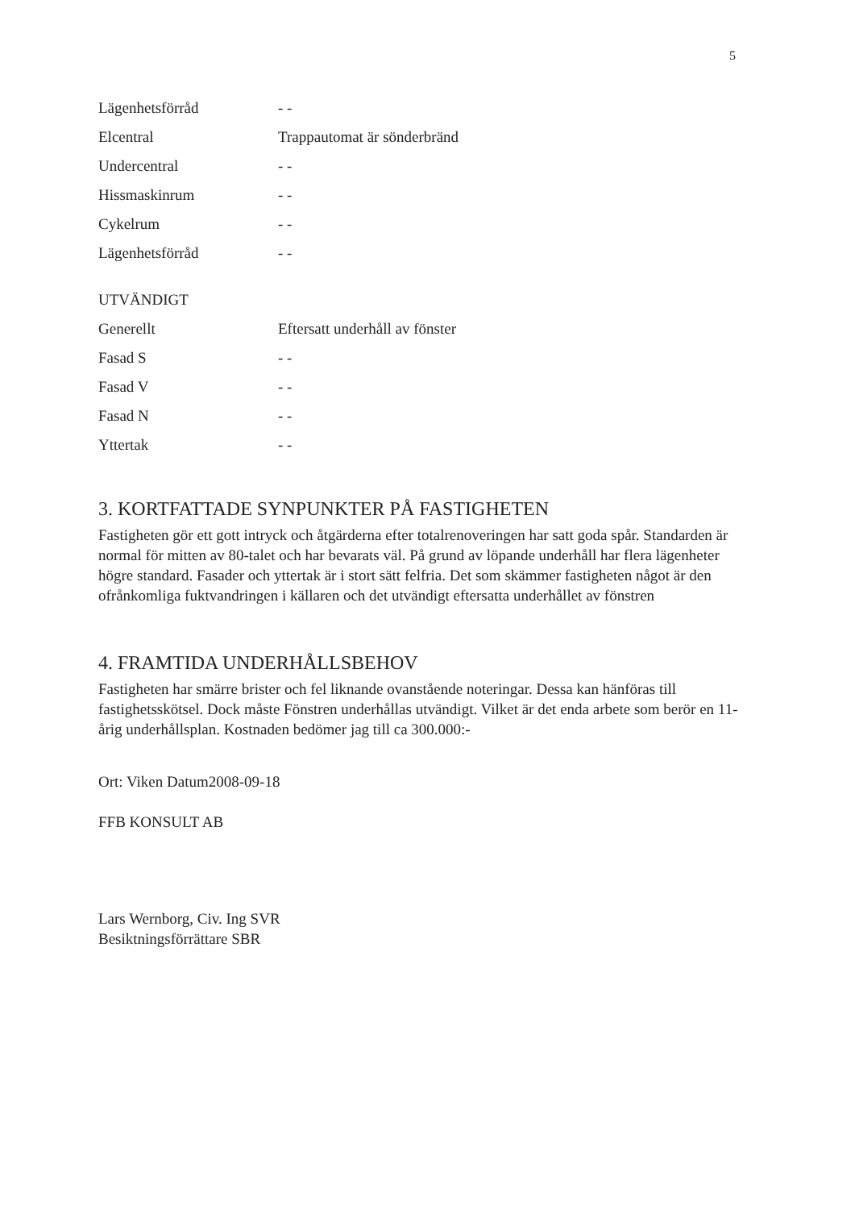5
Lägenhetsförråd - -
Elcentral Trappautomat är sönderbränd
Undercentral - -
Hissmaskinrum - -
Cykelrum - -
Lägenhetsförråd - -
UTVÄNDIGT
Generellt Eftersatt underhåll av fönster
Fasad S - -
Fasad V - -
Fasad N - -
Yttertak - -
3. KORTFATTADE SYNPUNKTER PÅ FASTIGHETEN
Fastigheten gör ett gott intryck och åtgärderna efter totalrenoveringen har satt goda spår. Standarden är normal för mitten av 80-talet och har bevarats väl. På grund av löpande underhåll har flera lägenheter högre standard. Fasader och yttertak är i stort sätt felfria. Det som skämmer fastigheten något är den ofrånkomliga fuktvandringen i källaren och det utvändigt eftersatta underhållet av fönstren
4. FRAMTIDA UNDERHÅLLSBEHOV
Fastigheten har smärre brister och fel liknande ovanstående noteringar. Dessa kan hänföras till fastighetsskötsel. Dock måste Fönstren underhållas utvändigt. Vilket är det enda arbete som berör en 11-årig underhållsplan. Kostnaden bedömer jag till ca 300.000:-
Ort: Viken Datum2008-09-18
FFB KONSULT AB
Lars Wernborg, Civ. Ing SVR
Besiktningsförrättare SBR